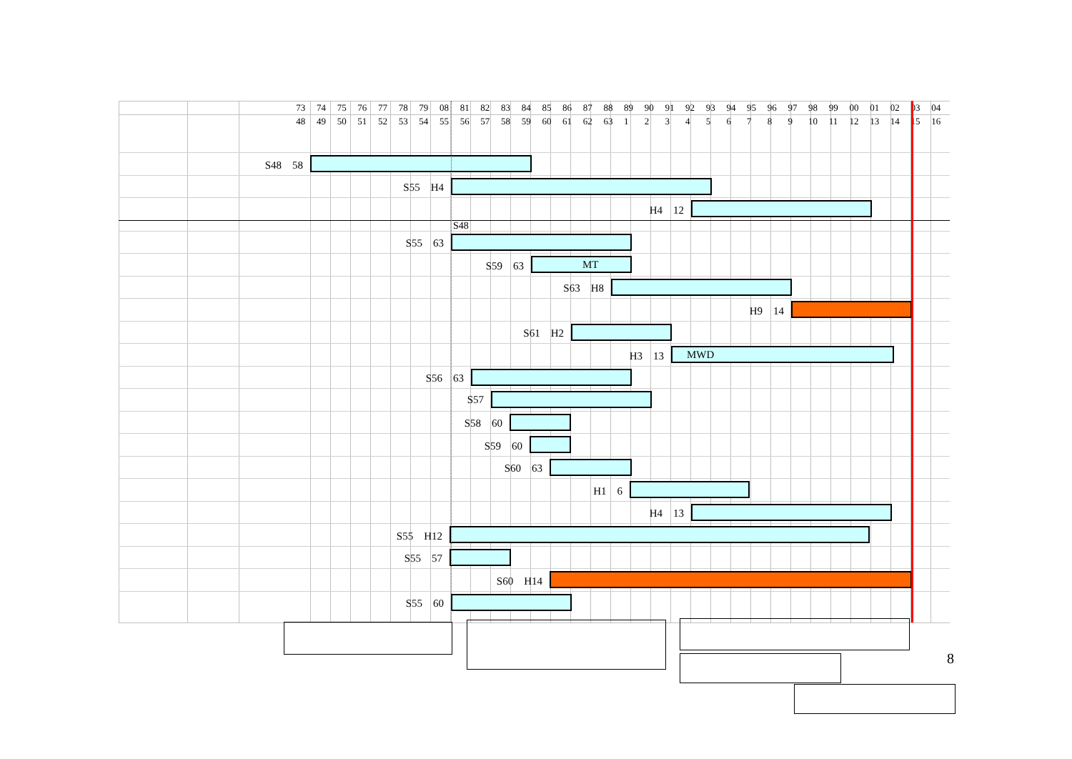| | | | 73 | 74 | 75 | 76 | 77 | 78 | 79 | 08 | 81 | 82 | 83 | 84 | 85 | 86 | 87 | 88 | 89 | 90 | 91 | 92 | 93 | 94 | 95 | 96 | 97 | 98 | 99 | 00 | 01 | 02 | 03 | 04 |
| | | | 48 | 49 | 50 | 51 | 52 | 53 | 54 | 55 | 56 | 57 | 58 | 59 | 60 | 61 | 62 | 63 | 1 | 2 | 3 | 4 | 5 | 6 | 7 | 8 | 9 | 10 | 11 | 12 | 13 | 14 | 15 | 16 |
S48　58
S55　H4
H4　12
S48
S55　63
S59　63
MT
S63　H8
H9　14
S61　H2
H3　13
MWD
S56　63
S57
S58　60
S59　60
S60　63
H1　6
H4　13
S55　H12
S55　57
S60　H14
S55　60
8